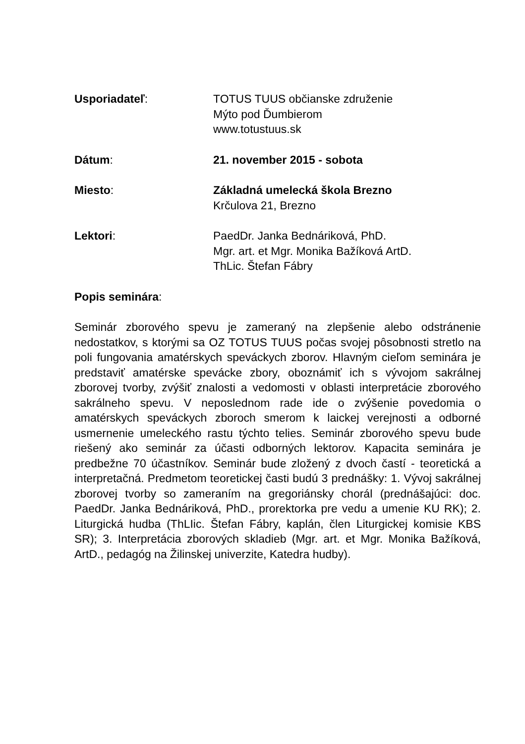Usporiadateľ: TOTUS TUUS občianske združenie
Mýto pod Ďumbierom
www.totustuus.sk
Dátum: 21. november 2015 - sobota
Miesto: Základná umelecká škola Brezno
Krčulova 21, Brezno
Lektori: PaedDr. Janka Bednáriková, PhD.
Mgr. art. et Mgr. Monika Bažíková ArtD.
ThLic. Štefan Fábry
Popis seminára:
Seminár zborového spevu je zameraný na zlepšenie alebo odstránenie nedostatkov, s ktorými sa OZ TOTUS TUUS počas svojej pôsobnosti stretlo na poli fungovania amatérskych speváckych zborov. Hlavným cieľom seminára je predstaviť amatérske spevácke zbory, oboznámiť ich s vývojom sakrálnej zborovej tvorby, zvýšiť znalosti a vedomosti v oblasti interpretácie zborového sakrálneho spevu. V neposlednom rade ide o zvýšenie povedomia o amatérskych speváckych zboroch smerom k laickej verejnosti a odborné usmernenie umeleckého rastu týchto telies. Seminár zborového spevu bude riešený ako seminár za účasti odborných lektorov. Kapacita seminára je predbežne 70 účastníkov. Seminár bude zložený z dvoch častí - teoretická a interpretačná. Predmetom teoretickej časti budú 3 prednášky: 1. Vývoj sakrálnej zborovej tvorby so zameraním na gregoriánsky chorál (prednášajúci: doc. PaedDr. Janka Bednáriková, PhD., prorektorka pre vedu a umenie KU RK); 2. Liturgická hudba (ThLIic. Štefan Fábry, kaplán, člen Liturgickej komisie KBS SR); 3. Interpretácia zborových skladieb (Mgr. art. et Mgr. Monika Bažíková, ArtD., pedagóg na Žilinskej univerzite, Katedra hudby).